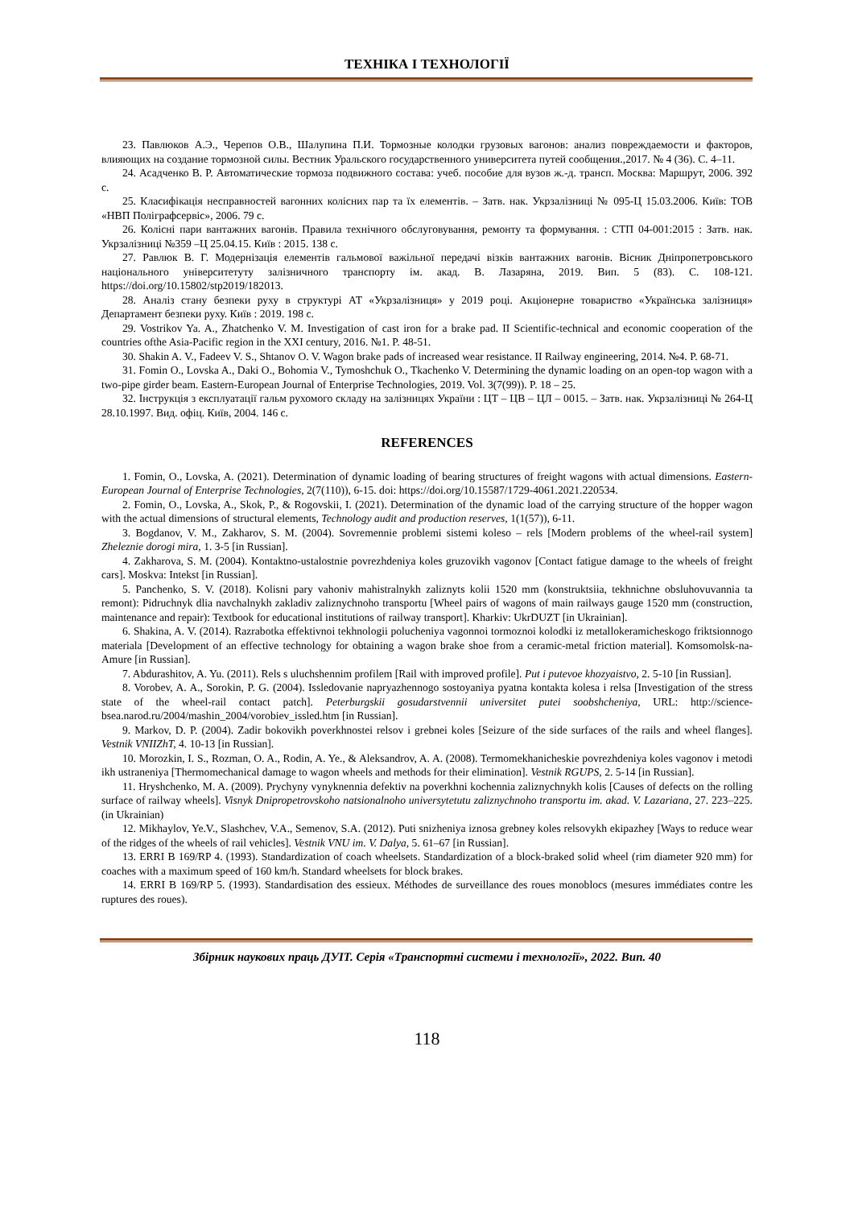ТЕХНІКА І ТЕХНОЛОГІЇ
23. Павлюков А.Э., Черепов О.В., Шалупина П.И. Тормозные колодки грузовых вагонов: анализ повреждаемости и факторов, влияющих на создание тормозной силы. Вестник Уральского государственного университета путей сообщения.,2017. № 4 (36). С. 4–11.
24. Асадченко В. Р. Автоматические тормоза подвижного состава: учеб. пособие для вузов ж.-д. трансп. Москва: Маршрут, 2006. 392 с.
25. Класифікація несправностей вагонних колісних пар та їх елементів. – Затв. нак. Укрзалізниці № 095-Ц 15.03.2006. Київ: ТОВ «НВП Поліграфсервіс», 2006. 79 с.
26. Колісні пари вантажних вагонів. Правила технічного обслуговування, ремонту та формування. : СТП 04-001:2015 : Затв. нак. Укрзалізниці №359 –Ц 25.04.15. Київ : 2015. 138 с.
27. Равлюк В. Г. Модернізація елементів гальмової важільної передачі візків вантажних вагонів. Вісник Дніпропетровського національного університетуту залізничного транспорту ім. акад. В. Лазаряна, 2019. Вип. 5 (83). С. 108-121. https://doi.org/10.15802/stp2019/182013.
28. Аналіз стану безпеки руху в структурі АТ «Укрзалізниця» у 2019 році. Акціонерне товариство «Українська залізниця» Департамент безпеки руху. Київ : 2019. 198 с.
29. Vostrikov Ya. A., Zhatchenko V. M. Investigation of cast iron for a brake pad. II Scientific-technical and economic cooperation of the countries ofthe Asia-Pacific region in the XXI century, 2016. №1. P. 48-51.
30. Shakin A. V., Fadeev V. S., Shtanov O. V. Wagon brake pads of increased wear resistance. II Railway engineering, 2014. №4. P. 68-71.
31. Fomin O., Lovska A., Daki O., Bohomia V., Tymoshchuk O., Tkachenko V. Determining the dynamic loading on an open-top wagon with a two-pipe girder beam. Eastern-European Journal of Enterprise Technologies, 2019. Vol. 3(7(99)). P. 18 – 25.
32. Інструкція з експлуатації гальм рухомого складу на залізницях України : ЦТ – ЦВ – ЦЛ – 0015. – Затв. нак. Укрзалізниці № 264-Ц 28.10.1997. Вид. офіц. Київ, 2004. 146 с.
REFERENCES
1. Fomin, O., Lovska, A. (2021). Determination of dynamic loading of bearing structures of freight wagons with actual dimensions. Eastern-European Journal of Enterprise Technologies, 2(7(110)), 6-15. doi: https://doi.org/10.15587/1729-4061.2021.220534.
2. Fomin, O., Lovska, A., Skok, P., & Rogovskii, I. (2021). Determination of the dynamic load of the carrying structure of the hopper wagon with the actual dimensions of structural elements, Technology audit and production reserves, 1(1(57)), 6-11.
3. Bogdanov, V. M., Zakharov, S. M. (2004). Sovremennie problemi sistemi koleso – rels [Modern problems of the wheel-rail system] Zheleznie dorogi mira, 1. 3-5 [in Russian].
4. Zakharova, S. M. (2004). Kontaktno-ustalostnie povrezhdeniya koles gruzovikh vagonov [Contact fatigue damage to the wheels of freight cars]. Moskva: Intekst [in Russian].
5. Panchenko, S. V. (2018). Kolisni pary vahoniv mahistralnykh zaliznyts kolii 1520 mm (konstruktsiia, tekhnichne obsluhovuvannia ta remont): Pidruchnyk dlia navchalnykh zakladiv zaliznychnoho transportu [Wheel pairs of wagons of main railways gauge 1520 mm (construction, maintenance and repair): Textbook for educational institutions of railway transport]. Kharkiv: UkrDUZT [in Ukrainian].
6. Shakina, A. V. (2014). Razrabotka effektivnoi tekhnologii polucheniya vagonnoi tormoznoi kolodki iz metallokeramicheskogo friktsionnogo materiala [Development of an effective technology for obtaining a wagon brake shoe from a ceramic-metal friction material]. Komsomolsk-na-Amure [in Russian].
7. Abdurashitov, A. Yu. (2011). Rels s uluchshennim profilem [Rail with improved profile]. Put i putevoe khozyaistvo, 2. 5-10 [in Russian].
8. Vorobev, A. A., Sorokin, P. G. (2004). Issledovanie napryazhennogo sostoyaniya pyatna kontakta kolesa i relsa [Investigation of the stress state of the wheel-rail contact patch]. Peterburgskii gosudarstvennii universitet putei soobshcheniya, URL: http://science-bsea.narod.ru/2004/mashin_2004/vorobiev_issled.htm [in Russian].
9. Markov, D. P. (2004). Zadir bokovikh poverkhnostei relsov i grebnei koles [Seizure of the side surfaces of the rails and wheel flanges]. Vestnik VNIIZhT, 4. 10-13 [in Russian].
10. Morozkin, I. S., Rozman, O. A., Rodin, A. Ye., & Aleksandrov, A. A. (2008). Termomekhanicheskie povrezhdeniya koles vagonov i metodi ikh ustraneniya [Thermomechanical damage to wagon wheels and methods for their elimination]. Vestnik RGUPS, 2. 5-14 [in Russian].
11. Hryshchenko, M. A. (2009). Prychyny vynyknennia defektiv na poverkhni kochennia zaliznychnykh kolis [Causes of defects on the rolling surface of railway wheels]. Visnyk Dnipropetrovskoho natsionalnoho universytetutu zaliznychnoho transportu im. akad. V. Lazariana, 27. 223–225. (in Ukrainian)
12. Mikhaylov, Ye.V., Slashchev, V.A., Semenov, S.A. (2012). Puti snizheniya iznosa grebney koles relsovykh ekipazhey [Ways to reduce wear of the ridges of the wheels of rail vehicles]. Vestnik VNU im. V. Dalya, 5. 61–67 [in Russian].
13. ERRI B 169/RP 4. (1993). Standardization of coach wheelsets. Standardization of a block-braked solid wheel (rim diameter 920 mm) for coaches with a maximum speed of 160 km/h. Standard wheelsets for block brakes.
14. ERRI B 169/RP 5. (1993). Standardisation des essieux. Méthodes de surveillance des roues monoblocs (mesures immédiates contre les ruptures des roues).
Збірник наукових праць ДУІТ. Серія «Транспортні системи і технології», 2022. Вип. 40
118